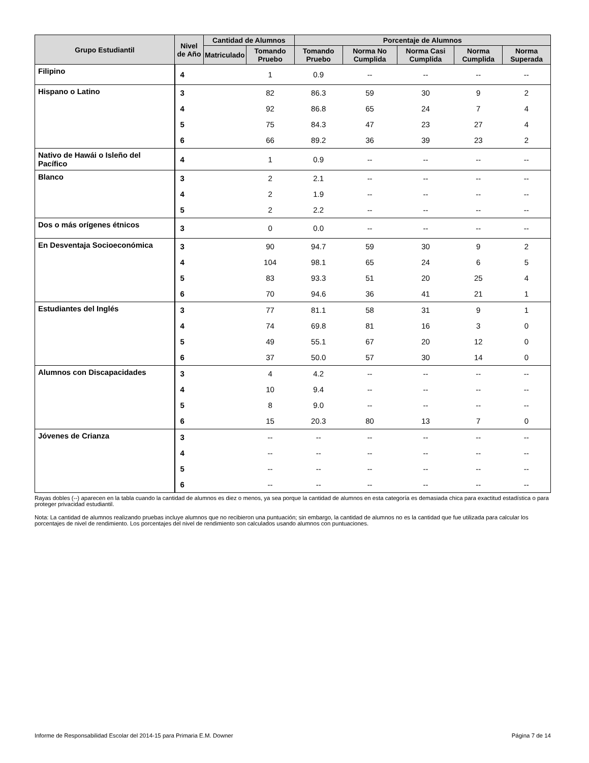| Grupo Estudiantil | Nivel de Año | Cantidad de Alumnos | | Porcentaje de Alumnos | | | | |
| --- | --- | --- | --- | --- | --- | --- | --- | --- |
| | | Matriculado | Tomando Pruebo | Tomando Pruebo | Norma No Cumplida | Norma Casi Cumplida | Norma Cumplida | Norma Superada |
| Filipino | 4 | | 1 | 0.9 | -- | -- | -- | -- |
| Hispano o Latino | 3 | | 82 | 86.3 | 59 | 30 | 9 | 2 |
| | 4 | | 92 | 86.8 | 65 | 24 | 7 | 4 |
| | 5 | | 75 | 84.3 | 47 | 23 | 27 | 4 |
| | 6 | | 66 | 89.2 | 36 | 39 | 23 | 2 |
| Nativo de Hawái o Isleño del Pacífico | 4 | | 1 | 0.9 | -- | -- | -- | -- |
| Blanco | 3 | | 2 | 2.1 | -- | -- | -- | -- |
| | 4 | | 2 | 1.9 | -- | -- | -- | -- |
| | 5 | | 2 | 2.2 | -- | -- | -- | -- |
| Dos o más orígenes étnicos | 3 | | 0 | 0.0 | -- | -- | -- | -- |
| En Desventaja Socioeconómica | 3 | | 90 | 94.7 | 59 | 30 | 9 | 2 |
| | 4 | | 104 | 98.1 | 65 | 24 | 6 | 5 |
| | 5 | | 83 | 93.3 | 51 | 20 | 25 | 4 |
| | 6 | | 70 | 94.6 | 36 | 41 | 21 | 1 |
| Estudiantes del Inglés | 3 | | 77 | 81.1 | 58 | 31 | 9 | 1 |
| | 4 | | 74 | 69.8 | 81 | 16 | 3 | 0 |
| | 5 | | 49 | 55.1 | 67 | 20 | 12 | 0 |
| | 6 | | 37 | 50.0 | 57 | 30 | 14 | 0 |
| Alumnos con Discapacidades | 3 | | 4 | 4.2 | -- | -- | -- | -- |
| | 4 | | 10 | 9.4 | -- | -- | -- | -- |
| | 5 | | 8 | 9.0 | -- | -- | -- | -- |
| | 6 | | 15 | 20.3 | 80 | 13 | 7 | 0 |
| Jóvenes de Crianza | 3 | | -- | -- | -- | -- | -- | -- |
| | 4 | | -- | -- | -- | -- | -- | -- |
| | 5 | | -- | -- | -- | -- | -- | -- |
| | 6 | | -- | -- | -- | -- | -- | -- |
Rayas dobles (--) aparecen en la tabla cuando la cantidad de alumnos es diez o menos, ya sea porque la cantidad de alumnos en esta categoría es demasiada chica para exactitud estadística o para proteger privacidad estudiantil.
Nota: La cantidad de alumnos realizando pruebas incluye alumnos que no recibieron una puntuación; sin embargo, la cantidad de alumnos no es la cantidad que fue utilizada para calcular los porcentajes de nivel de rendimiento. Los porcentajes del nivel de rendimiento son calculados usando alumnos con puntuaciones.
Informe de Responsabilidad Escolar del 2014-15 para Primaria E.M. Downer Página 7 de 14